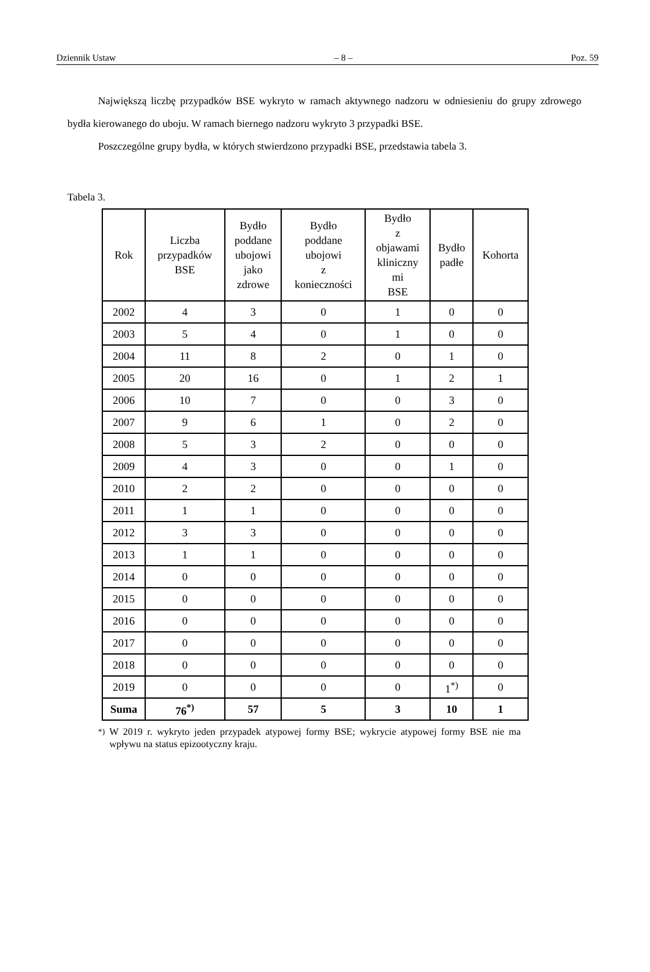Dziennik Ustaw – 8 – Poz. 59
Największą liczbę przypadków BSE wykryto w ramach aktywnego nadzoru w odniesieniu do grupy zdrowego bydła kierowanego do uboju. W ramach biernego nadzoru wykryto 3 przypadki BSE.
Poszczególne grupy bydła, w których stwierdzono przypadki BSE, przedstawia tabela 3.
Tabela 3.
| Rok | Liczba przypadków BSE | Bydło poddane ubojowi jako zdrowe | Bydło poddane ubojowi z konieczności | Bydło z objawami kliniczny mi BSE | Bydło padłe | Kohorta |
| --- | --- | --- | --- | --- | --- | --- |
| 2002 | 4 | 3 | 0 | 1 | 0 | 0 |
| 2003 | 5 | 4 | 0 | 1 | 0 | 0 |
| 2004 | 11 | 8 | 2 | 0 | 1 | 0 |
| 2005 | 20 | 16 | 0 | 1 | 2 | 1 |
| 2006 | 10 | 7 | 0 | 0 | 3 | 0 |
| 2007 | 9 | 6 | 1 | 0 | 2 | 0 |
| 2008 | 5 | 3 | 2 | 0 | 0 | 0 |
| 2009 | 4 | 3 | 0 | 0 | 1 | 0 |
| 2010 | 2 | 2 | 0 | 0 | 0 | 0 |
| 2011 | 1 | 1 | 0 | 0 | 0 | 0 |
| 2012 | 3 | 3 | 0 | 0 | 0 | 0 |
| 2013 | 1 | 1 | 0 | 0 | 0 | 0 |
| 2014 | 0 | 0 | 0 | 0 | 0 | 0 |
| 2015 | 0 | 0 | 0 | 0 | 0 | 0 |
| 2016 | 0 | 0 | 0 | 0 | 0 | 0 |
| 2017 | 0 | 0 | 0 | 0 | 0 | 0 |
| 2018 | 0 | 0 | 0 | 0 | 0 | 0 |
| 2019 | 0 | 0 | 0 | 0 | 1<sup>*)</sup> | 0 |
| Suma | 76<sup>*)</sup> | 57 | 5 | 3 | 10 | 1 |
<sup>*)</sup> W 2019 r. wykryto jeden przypadek atypowej formy BSE; wykrycie atypowej formy BSE nie ma wpływu na status epizootyczny kraju.